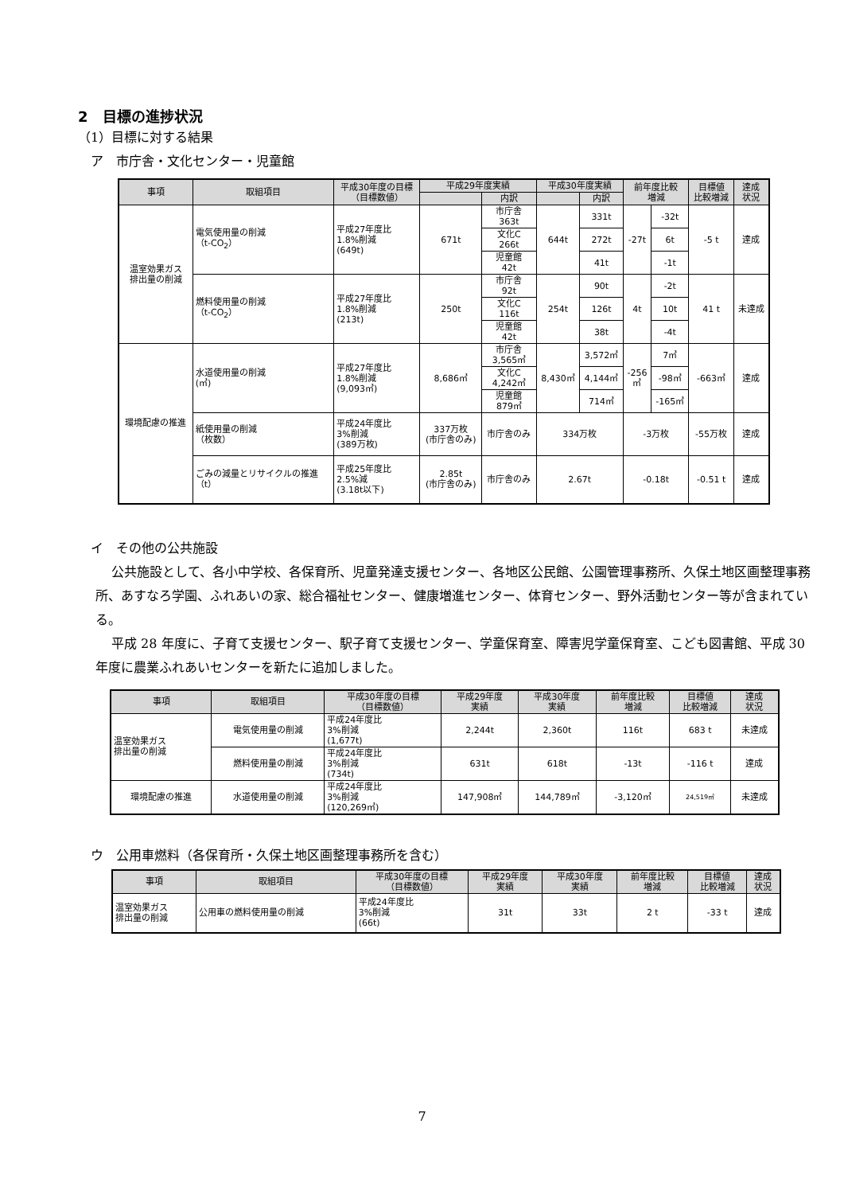2　目標の進捗状況
（1）目標に対する結果
ア　市庁舎・文化センター・児童館
| 事項 | 取組項目 | 平成30年度の目標 （目標数値） | 平成29年度実績 | | 平成30年度実績 | | 前年度比較 増減 | | 目標値 比較増減 | 達成 状況 |
| --- | --- | --- | --- | --- | --- | --- | --- | --- | --- | --- |
| | | | | 内訳 | | 内訳 | | | | |
| 温室効果ガス 排出量の削減 | 電気使用量の削減 （t-CO<sub>2</sub>） | 平成27年度比 1.8%削減 (649t) | 671t | 市庁舎 363t | 644t | 331t | -27t | -32t | -5 t | 達成 |
| | | | | 文化C 266t | | 272t | | 6t | | |
| | | | | 児童館 42t | | 41t | | -1t | | |
| | 燃料使用量の削減 （t-CO<sub>2</sub>） | 平成27年度比 1.8%削減 (213t) | 250t | 市庁舎 92t | 254t | 90t | 4t | -2t | 41 t | 未達成 |
| | | | | 文化C 116t | | 126t | | 10t | | |
| | | | | 児童館 42t | | 38t | | -4t | | |
| 環境配慮の推進 | 水道使用量の削減 (㎥) | 平成27年度比 1.8%削減 (9,093㎥) | 8,686㎥ | 市庁舎 3,565㎥ | 8,430㎥ | 3,572㎥ | -256 ㎥ | 7㎥ | -663㎥ | 達成 |
| | | | | 文化C 4,242㎥ | | 4,144㎥ | | -98㎥ | | |
| | | | | 児童館 879㎥ | | 714㎥ | | -165㎥ | | |
| | 紙使用量の削減 （枚数） | 平成24年度比 3%削減 (389万枚) | 337万枚 (市庁舎のみ) | 市庁舎のみ | 334万枚 | | -3万枚 | | -55万枚 | 達成 |
| | ごみの減量とリサイクルの推進 （t） | 平成25年度比 2.5%減 (3.18t以下) | 2.85t (市庁舎のみ) | 市庁舎のみ | 2.67t | | -0.18t | | -0.51 t | 達成 |
イ　その他の公共施設
公共施設として、各小中学校、各保育所、児童発達支援センター、各地区公民館、公園管理事務所、久保土地区画整理事務所、あすなろ学園、ふれあいの家、総合福祉センター、健康増進センター、体育センター、野外活動センター等が含まれている。
平成 28 年度に、子育て支援センター、駅子育て支援センター、学童保育室、障害児学童保育室、こども図書館、平成 30 年度に農業ふれあいセンターを新たに追加しました。
| 事項 | 取組項目 | 平成30年度の目標 （目標数値） | 平成29年度 実績 | 平成30年度 実績 | 前年度比較 増減 | 目標値 比較増減 | 達成 状況 |
| --- | --- | --- | --- | --- | --- | --- | --- |
| 温室効果ガス 排出量の削減 | 電気使用量の削減 | 平成24年度比 3%削減 (1,677t) | 2,244t | 2,360t | 116t | 683 t | 未達成 |
| | 燃料使用量の削減 | 平成24年度比 3%削減 (734t) | 631t | 618t | -13t | -116 t | 達成 |
| 環境配慮の推進 | 水道使用量の削減 | 平成24年度比 3%削減 (120,269㎥) | 147,908㎥ | 144,789㎥ | -3,120㎥ | 24,519㎥ | 未達成 |
ウ　公用車燃料（各保育所・久保土地区画整理事務所を含む）
| 事項 | 取組項目 | 平成30年度の目標 （目標数値） | 平成29年度 実績 | 平成30年度 実績 | 前年度比較 増減 | 目標値 比較増減 | 達成 状況 |
| --- | --- | --- | --- | --- | --- | --- | --- |
| 温室効果ガス 排出量の削減 | 公用車の燃料使用量の削減 | 平成24年度比 3%削減 (66t) | 31t | 33t | 2 t | -33 t | 達成 |
7